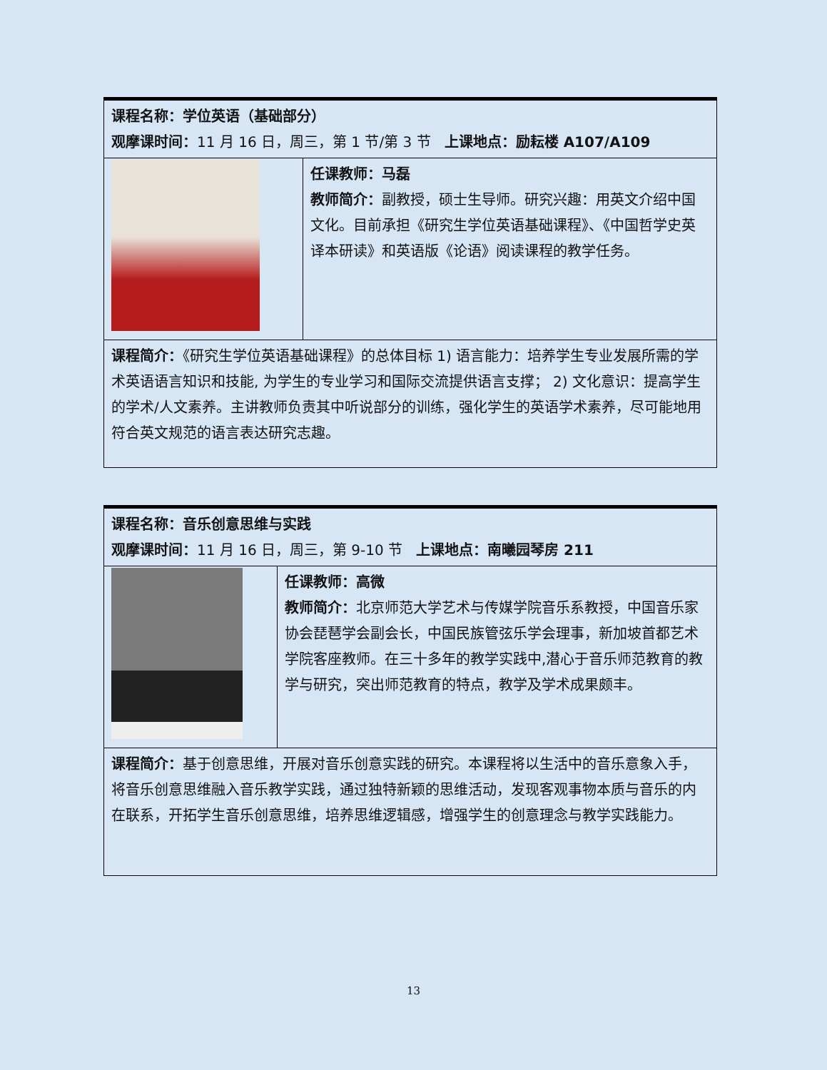| 课程名称：学位英语（基础部分） 观摩课时间： 11 月 16 日，周三，第 1 节/第 3 节 上课地点：励耘楼 A107/A109 | |
| | 任课教师：马磊 教师简介： 副教授，硕士生导师。研究兴趣：用英文介绍中国文化。目前承担《研究生学位英语基础课程》、《中国哲学史英译本研读》和英语版《论语》阅读课程的教学任务。 |
| 课程简介： 《研究生学位英语基础课程》的总体目标 1) 语言能力：培养学生专业发展所需的学术英语语言知识和技能, 为学生的专业学习和国际交流提供语言支撑； 2) 文化意识：提高学生的学术/人文素养。主讲教师负责其中听说部分的训练，强化学生的英语学术素养，尽可能地用符合英文规范的语言表达研究志趣。 | |
| 课程名称：音乐创意思维与实践 观摩课时间： 11 月 16 日，周三，第 9-10 节 上课地点：南曦园琴房 211 | |
| | 任课教师：高微 教师简介： 北京师范大学艺术与传媒学院音乐系教授，中国音乐家协会琵琶学会副会长，中国民族管弦乐学会理事，新加坡首都艺术学院客座教师。在三十多年的教学实践中,潜心于音乐师范教育的教学与研究，突出师范教育的特点，教学及学术成果颇丰。 |
| 课程简介： 基于创意思维，开展对音乐创意实践的研究。本课程将以生活中的音乐意象入手，将音乐创意思维融入音乐教学实践，通过独特新颖的思维活动，发现客观事物本质与音乐的内在联系，开拓学生音乐创意思维，培养思维逻辑感，增强学生的创意理念与教学实践能力。 | |
13